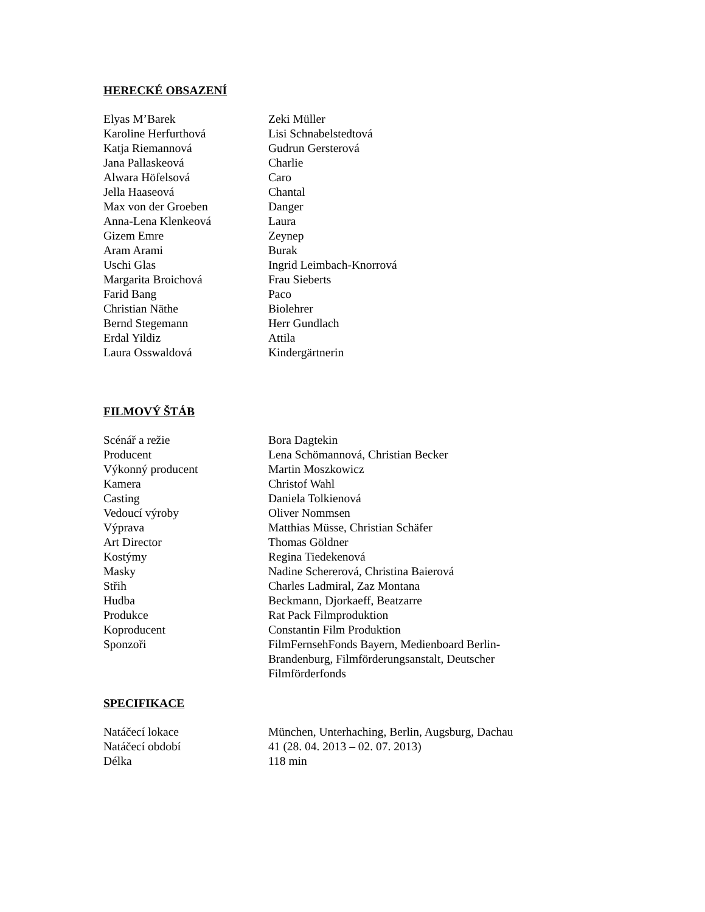HERECKÉ OBSAZENÍ
| Elyas M’Barek | Zeki Müller |
| Karoline Herfurthová | Lisi Schnabelstedtová |
| Katja Riemannová | Gudrun Gersterová |
| Jana Pallaskeová | Charlie |
| Alwara Höfelsová | Caro |
| Jella Haaseová | Chantal |
| Max von der Groeben | Danger |
| Anna-Lena Klenkeová | Laura |
| Gizem Emre | Zeynep |
| Aram Arami | Burak |
| Uschi Glas | Ingrid Leimbach-Knorrová |
| Margarita Broichová | Frau Sieberts |
| Farid Bang | Paco |
| Christian Näthe | Biolehrer |
| Bernd Stegemann | Herr Gundlach |
| Erdal Yildiz | Attila |
| Laura Osswaldová | Kindergärtnerin |
FILMOVÝ ŠTÁB
| Scénář a režie | Bora Dagtekin |
| Producent | Lena Schömannová, Christian Becker |
| Výkonný producent | Martin Moszkowicz |
| Kamera | Christof Wahl |
| Casting | Daniela Tolkienová |
| Vedoucí výroby | Oliver Nommsen |
| Výprava | Matthias Müsse, Christian Schäfer |
| Art Director | Thomas Göldner |
| Kostýmy | Regina Tiedekenová |
| Masky | Nadine Schererová, Christina Baierová |
| Střih | Charles Ladmiral, Zaz Montana |
| Hudba | Beckmann, Djorkaeff, Beatzarre |
| Produkce | Rat Pack Filmproduktion |
| Koproducent | Constantin Film Produktion |
| Sponzoři | FilmFernsehFonds Bayern, Medienboard Berlin-Brandenburg, Filmförderungsanstalt, Deutscher Filmförderfonds |
SPECIFIKACE
| Natáčecí lokace | München, Unterhaching, Berlin, Augsburg, Dachau |
| Natáčecí období | 41 (28. 04. 2013 – 02. 07. 2013) |
| Délka | 118 min |